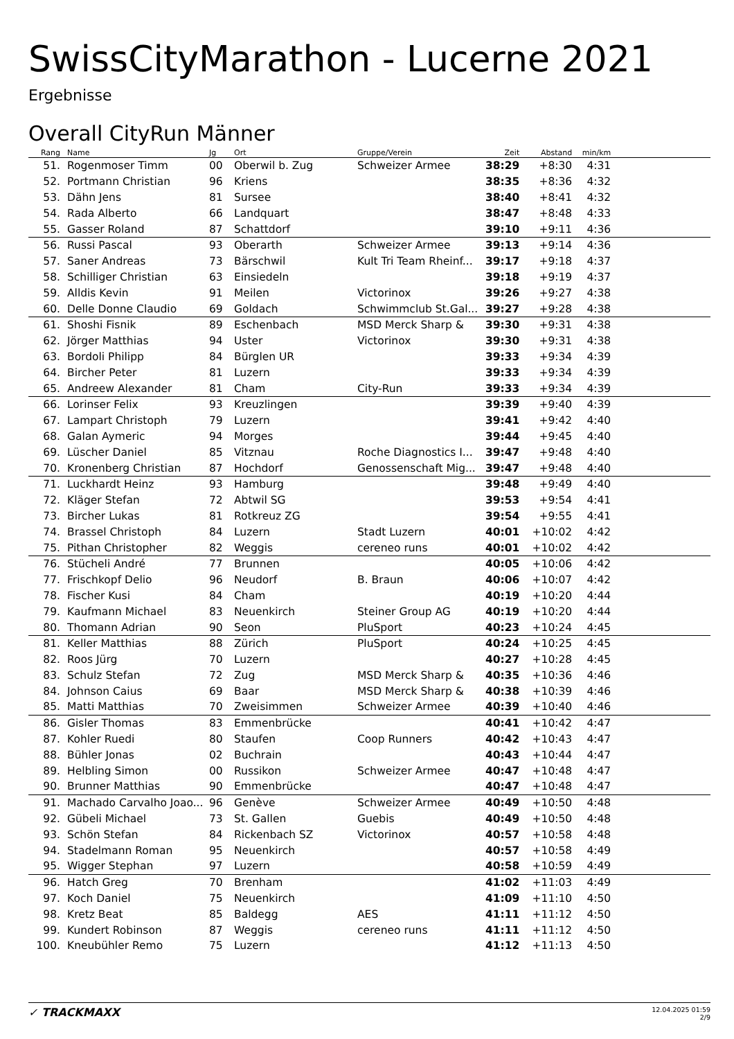SwissCityMarathon - Lucerne 2021
Ergebnisse
Overall CityRun Männer
| Rang | | Name | Jg | Ort | Gruppe/Verein | Zeit | Abstand | min/km | |
| --- | --- | --- | --- | --- | --- | --- | --- | --- | --- |
| 51. | | Rogenmoser Timm | 00 | Oberwil b. Zug | Schweizer Armee | 38:29 | +8:30 | 4:31 | |
| 52. | | Portmann Christian | 96 | Kriens | | 38:35 | +8:36 | 4:32 | |
| 53. | | Dähn Jens | 81 | Sursee | | 38:40 | +8:41 | 4:32 | |
| 54. | | Rada Alberto | 66 | Landquart | | 38:47 | +8:48 | 4:33 | |
| 55. | | Gasser Roland | 87 | Schattdorf | | 39:10 | +9:11 | 4:36 | |
| 56. | | Russi Pascal | 93 | Oberarth | Schweizer Armee | 39:13 | +9:14 | 4:36 | |
| 57. | | Saner Andreas | 73 | Bärschwil | Kult Tri Team Rheinf... | 39:17 | +9:18 | 4:37 | |
| 58. | | Schilliger Christian | 63 | Einsiedeln | | 39:18 | +9:19 | 4:37 | |
| 59. | | Alldis Kevin | 91 | Meilen | Victorinox | 39:26 | +9:27 | 4:38 | |
| 60. | | Delle Donne Claudio | 69 | Goldach | Schwimmclub St.Gal... | 39:27 | +9:28 | 4:38 | |
| 61. | | Shoshi Fisnik | 89 | Eschenbach | MSD Merck Sharp & | 39:30 | +9:31 | 4:38 | |
| 62. | | Jörger Matthias | 94 | Uster | Victorinox | 39:30 | +9:31 | 4:38 | |
| 63. | | Bordoli Philipp | 84 | Bürglen UR | | 39:33 | +9:34 | 4:39 | |
| 64. | | Bircher Peter | 81 | Luzern | | 39:33 | +9:34 | 4:39 | |
| 65. | | Andreew Alexander | 81 | Cham | City-Run | 39:33 | +9:34 | 4:39 | |
| 66. | | Lorinser Felix | 93 | Kreuzlingen | | 39:39 | +9:40 | 4:39 | |
| 67. | | Lampart Christoph | 79 | Luzern | | 39:41 | +9:42 | 4:40 | |
| 68. | | Galan Aymeric | 94 | Morges | | 39:44 | +9:45 | 4:40 | |
| 69. | | Lüscher Daniel | 85 | Vitznau | Roche Diagnostics I... | 39:47 | +9:48 | 4:40 | |
| 70. | | Kronenberg Christian | 87 | Hochdorf | Genossenschaft Mig... | 39:47 | +9:48 | 4:40 | |
| 71. | | Luckhardt Heinz | 93 | Hamburg | | 39:48 | +9:49 | 4:40 | |
| 72. | | Kläger Stefan | 72 | Abtwil SG | | 39:53 | +9:54 | 4:41 | |
| 73. | | Bircher Lukas | 81 | Rotkreuz ZG | | 39:54 | +9:55 | 4:41 | |
| 74. | | Brassel Christoph | 84 | Luzern | Stadt Luzern | 40:01 | +10:02 | 4:42 | |
| 75. | | Pithan Christopher | 82 | Weggis | cereneo runs | 40:01 | +10:02 | 4:42 | |
| 76. | | Stücheli André | 77 | Brunnen | | 40:05 | +10:06 | 4:42 | |
| 77. | | Frischkopf Delio | 96 | Neudorf | B. Braun | 40:06 | +10:07 | 4:42 | |
| 78. | | Fischer Kusi | 84 | Cham | | 40:19 | +10:20 | 4:44 | |
| 79. | | Kaufmann Michael | 83 | Neuenkirch | Steiner Group AG | 40:19 | +10:20 | 4:44 | |
| 80. | | Thomann Adrian | 90 | Seon | PluSport | 40:23 | +10:24 | 4:45 | |
| 81. | | Keller Matthias | 88 | Zürich | PluSport | 40:24 | +10:25 | 4:45 | |
| 82. | | Roos Jürg | 70 | Luzern | | 40:27 | +10:28 | 4:45 | |
| 83. | | Schulz Stefan | 72 | Zug | MSD Merck Sharp & | 40:35 | +10:36 | 4:46 | |
| 84. | | Johnson Caius | 69 | Baar | MSD Merck Sharp & | 40:38 | +10:39 | 4:46 | |
| 85. | | Matti Matthias | 70 | Zweisimmen | Schweizer Armee | 40:39 | +10:40 | 4:46 | |
| 86. | | Gisler Thomas | 83 | Emmenbrücke | | 40:41 | +10:42 | 4:47 | |
| 87. | | Kohler Ruedi | 80 | Staufen | Coop Runners | 40:42 | +10:43 | 4:47 | |
| 88. | | Bühler Jonas | 02 | Buchrain | | 40:43 | +10:44 | 4:47 | |
| 89. | | Helbling Simon | 00 | Russikon | Schweizer Armee | 40:47 | +10:48 | 4:47 | |
| 90. | | Brunner Matthias | 90 | Emmenbrücke | | 40:47 | +10:48 | 4:47 | |
| 91. | | Machado Carvalho Joao... | 96 | Genève | Schweizer Armee | 40:49 | +10:50 | 4:48 | |
| 92. | | Gübeli Michael | 73 | St. Gallen | Guebis | 40:49 | +10:50 | 4:48 | |
| 93. | | Schön Stefan | 84 | Rickenbach SZ | Victorinox | 40:57 | +10:58 | 4:48 | |
| 94. | | Stadelmann Roman | 95 | Neuenkirch | | 40:57 | +10:58 | 4:49 | |
| 95. | | Wigger Stephan | 97 | Luzern | | 40:58 | +10:59 | 4:49 | |
| 96. | | Hatch Greg | 70 | Brenham | | 41:02 | +11:03 | 4:49 | |
| 97. | | Koch Daniel | 75 | Neuenkirch | | 41:09 | +11:10 | 4:50 | |
| 98. | | Kretz Beat | 85 | Baldegg | AES | 41:11 | +11:12 | 4:50 | |
| 99. | | Kundert Robinson | 87 | Weggis | cereneo runs | 41:11 | +11:12 | 4:50 | |
| 100. | | Kneubühler Remo | 75 | Luzern | | 41:12 | +11:13 | 4:50 | |
✓ TRACKMAXX
12.04.2025 01:59
2/9